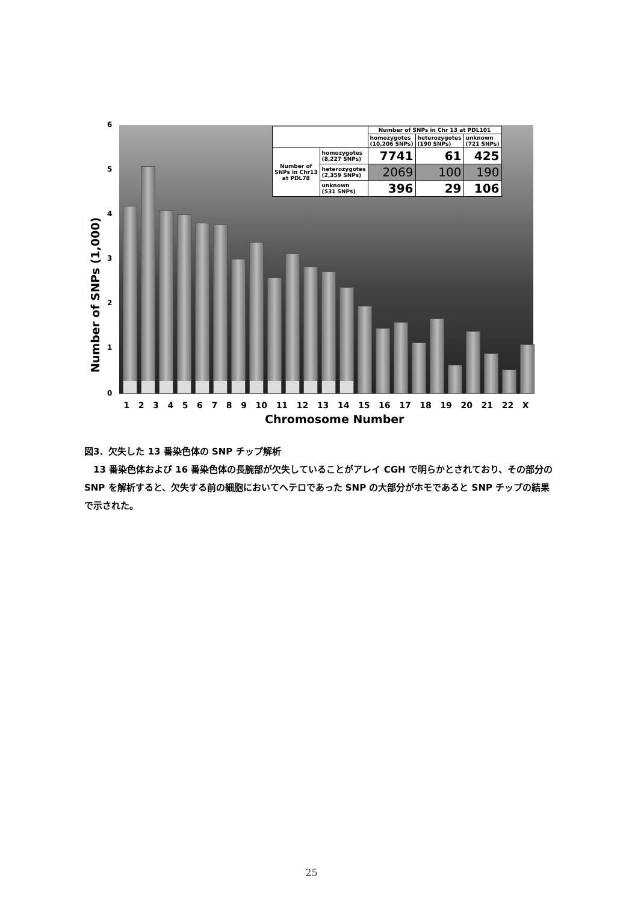6
5
4
3
2
1
0
Number of SNPs (1,000)
| | | Number of SNPs in Chr 13 at PDL101 | | |
| | | homozygotes (10,206 SNPs) | heterozygotes (190 SNPs) | unknown (721 SNPs) |
| Number of SNPs in Chr13 at PDL78 | homozygotes (8,227 SNPs) | 7741 | 61 | 425 |
| | heterozygotes (2,359 SNPs) | 2069 | 100 | 190 |
| | unknown (531 SNPs) | 396 | 29 | 106 |
1 2 3 4 5 6 7 8 9 10 11 12 13 14 15 16 17 18 19 20 21 22 X
Chromosome Number
図3．欠失した 13 番染色体の SNP チップ解析
13 番染色体および 16 番染色体の長腕部が欠失していることがアレイ CGH で明らかとされており、その部分の SNP を解析すると、欠失する前の細胞においてヘテロであった SNP の大部分がホモであると SNP チップの結果で示された。
25